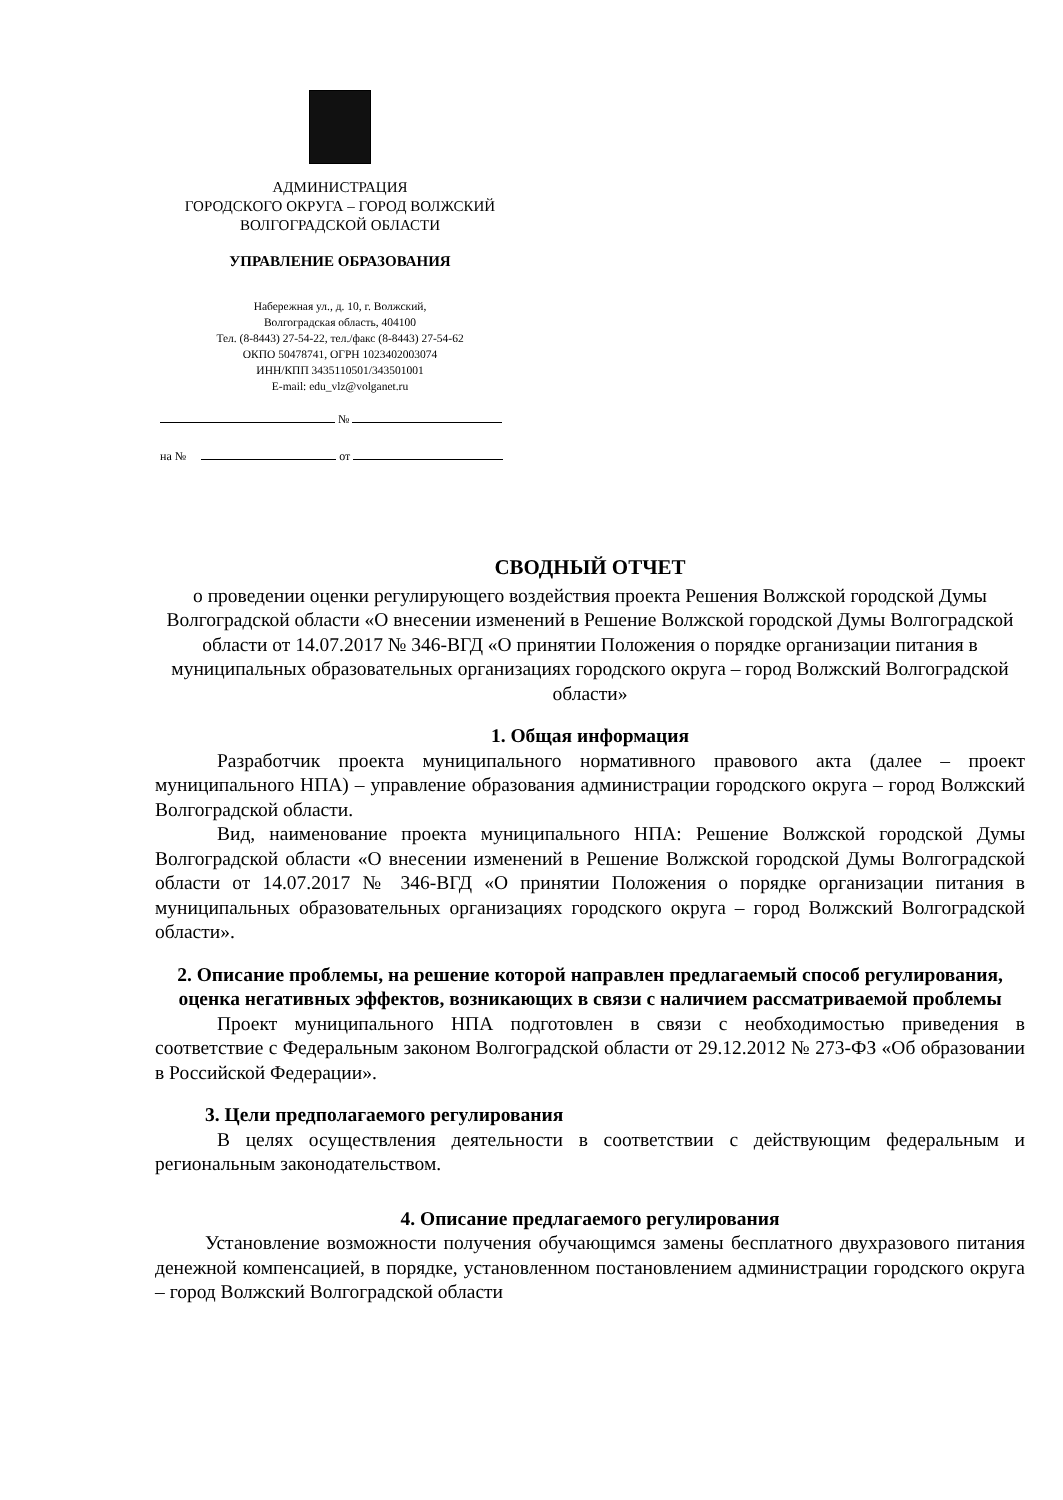АДМИНИСТРАЦИЯ
ГОРОДСКОГО ОКРУГА – ГОРОД ВОЛЖСКИЙ
ВОЛГОГРАДСКОЙ ОБЛАСТИ
УПРАВЛЕНИЕ ОБРАЗОВАНИЯ
Набережная ул., д. 10, г. Волжский,
Волгоградская область, 404100
Тел. (8-8443) 27-54-22, тел./факс (8-8443) 27-54-62
ОКПО 50478741, ОГРН 1023402003074
ИНН/КПП 3435110501/343501001
E-mail: edu_vlz@volganet.ru
№
на № от
СВОДНЫЙ ОТЧЕТ
о проведении оценки регулирующего воздействия проекта Решения Волжской городской Думы Волгоградской области «О внесении изменений в Решение Волжской городской Думы Волгоградской области от 14.07.2017 № 346-ВГД «О принятии Положения о порядке организации питания в муниципальных образовательных организациях городского округа – город Волжский Волгоградской области»
1. Общая информация
Разработчик проекта муниципального нормативного правового акта (далее – проект муниципального НПА) – управление образования администрации городского округа – город Волжский Волгоградской области.
Вид, наименование проекта муниципального НПА: Решение Волжской городской Думы Волгоградской области «О внесении изменений в Решение Волжской городской Думы Волгоградской области от 14.07.2017 № 346-ВГД «О принятии Положения о порядке организации питания в муниципальных образовательных организациях городского округа – город Волжский Волгоградской области».
2. Описание проблемы, на решение которой направлен предлагаемый способ регулирования, оценка негативных эффектов, возникающих в связи с наличием рассматриваемой проблемы
Проект муниципального НПА подготовлен в связи с необходимостью приведения в соответствие с Федеральным законом Волгоградской области от 29.12.2012 № 273-ФЗ «Об образовании в Российской Федерации».
3. Цели предполагаемого регулирования
В целях осуществления деятельности в соответствии с действующим федеральным и региональным законодательством.
4. Описание предлагаемого регулирования
Установление возможности получения обучающимся замены бесплатного двухразового питания денежной компенсацией, в порядке, установленном постановлением администрации городского округа – город Волжский Волгоградской области